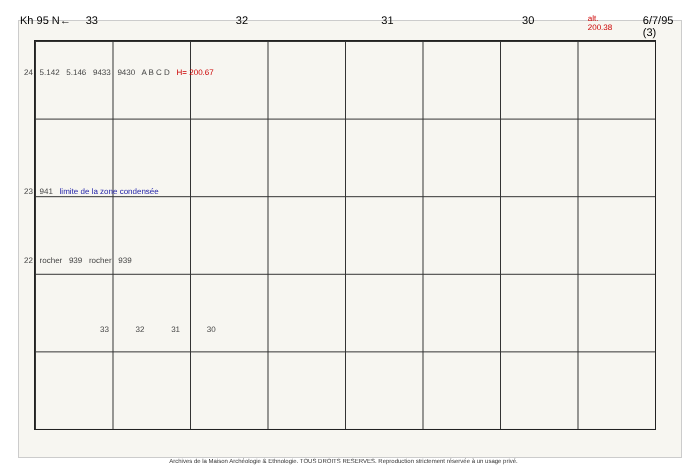Kh 95 N← 33 32 31 30 alt. 200.38 6/7/95 (3)
24 5.142 5.146 9433 9430 A B C D H= 200.67
23 941 limite de la zone condensée
22 rocher 939 rocher 939
33 32 31 30
Archives de la Maison Archéologie & Ethnologie. TOUS DROITS RESERVES. Reproduction strictement réservée à un usage privé.